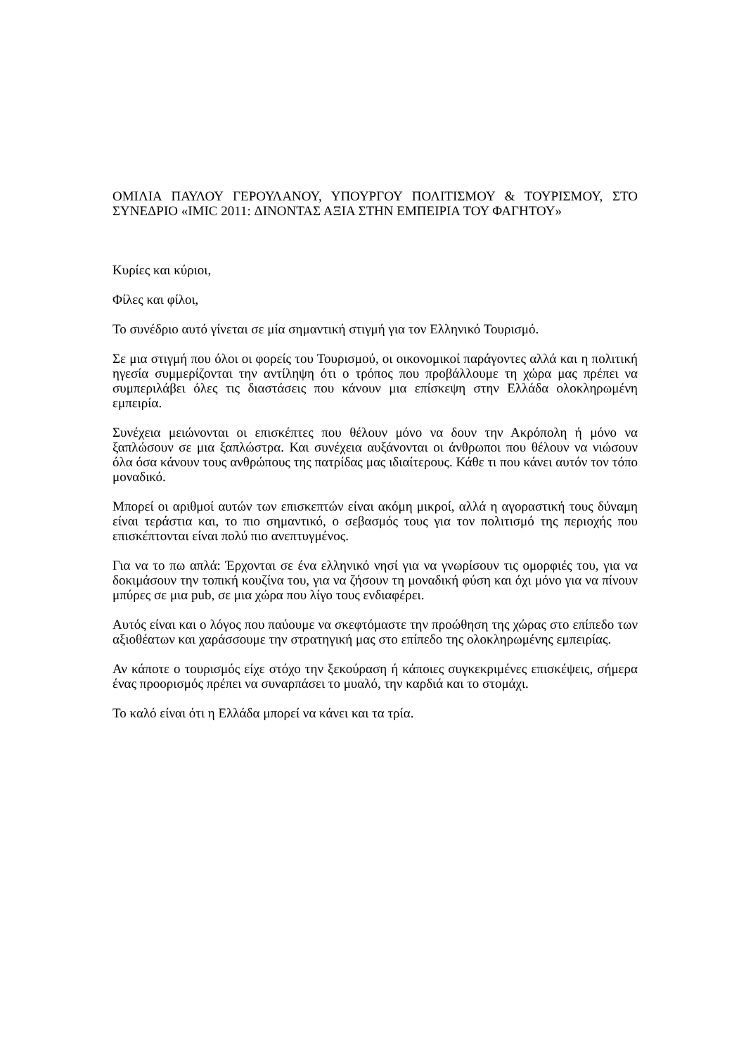ΟΜΙΛΙΑ ΠΑΥΛΟΥ ΓΕΡΟΥΛΑΝΟΥ, ΥΠΟΥΡΓΟΥ ΠΟΛΙΤΙΣΜΟΥ & ΤΟΥΡΙΣΜΟΥ, ΣΤΟ ΣΥΝΕΔΡΙΟ «IMIC 2011: ΔΙΝΟΝΤΑΣ ΑΞΙΑ ΣΤΗΝ ΕΜΠΕΙΡΙΑ ΤΟΥ ΦΑΓΗΤΟΥ»
Κυρίες και κύριοι,
Φίλες και φίλοι,
Το συνέδριο αυτό γίνεται σε μία σημαντική στιγμή για τον Ελληνικό Τουρισμό.
Σε μια στιγμή που όλοι οι φορείς του Τουρισμού, οι οικονομικοί παράγοντες αλλά και η πολιτική ηγεσία συμμερίζονται την αντίληψη ότι ο τρόπος που προβάλλουμε τη χώρα μας πρέπει να συμπεριλάβει όλες τις διαστάσεις που κάνουν μια επίσκεψη στην Ελλάδα ολοκληρωμένη εμπειρία.
Συνέχεια μειώνονται οι επισκέπτες που θέλουν μόνο να δουν την Ακρόπολη ή μόνο να ξαπλώσουν σε μια ξαπλώστρα. Και συνέχεια αυξάνονται οι άνθρωποι που θέλουν να νιώσουν όλα όσα κάνουν τους ανθρώπους της πατρίδας μας ιδιαίτερους. Κάθε τι που κάνει αυτόν τον τόπο μοναδικό.
Μπορεί οι αριθμοί αυτών των επισκεπτών είναι ακόμη μικροί, αλλά η αγοραστική τους δύναμη είναι τεράστια και, το πιο σημαντικό, ο σεβασμός τους για τον πολιτισμό της περιοχής που επισκέπτονται είναι πολύ πιο ανεπτυγμένος.
Για να το πω απλά: Έρχονται σε ένα ελληνικό νησί για να γνωρίσουν τις ομορφιές του, για να δοκιμάσουν την τοπική κουζίνα του, για να ζήσουν τη μοναδική φύση και όχι μόνο για να πίνουν μπύρες σε μια pub, σε μια χώρα που λίγο τους ενδιαφέρει.
Αυτός είναι και ο λόγος που παύουμε να σκεφτόμαστε την προώθηση της χώρας στο επίπεδο των αξιοθέατων και χαράσσουμε την στρατηγική μας στο επίπεδο της ολοκληρωμένης εμπειρίας.
Αν κάποτε ο τουρισμός είχε στόχο την ξεκούραση ή κάποιες συγκεκριμένες επισκέψεις, σήμερα ένας προορισμός πρέπει να συναρπάσει το μυαλό, την καρδιά και το στομάχι.
Το καλό είναι ότι η Ελλάδα μπορεί να κάνει και τα τρία.